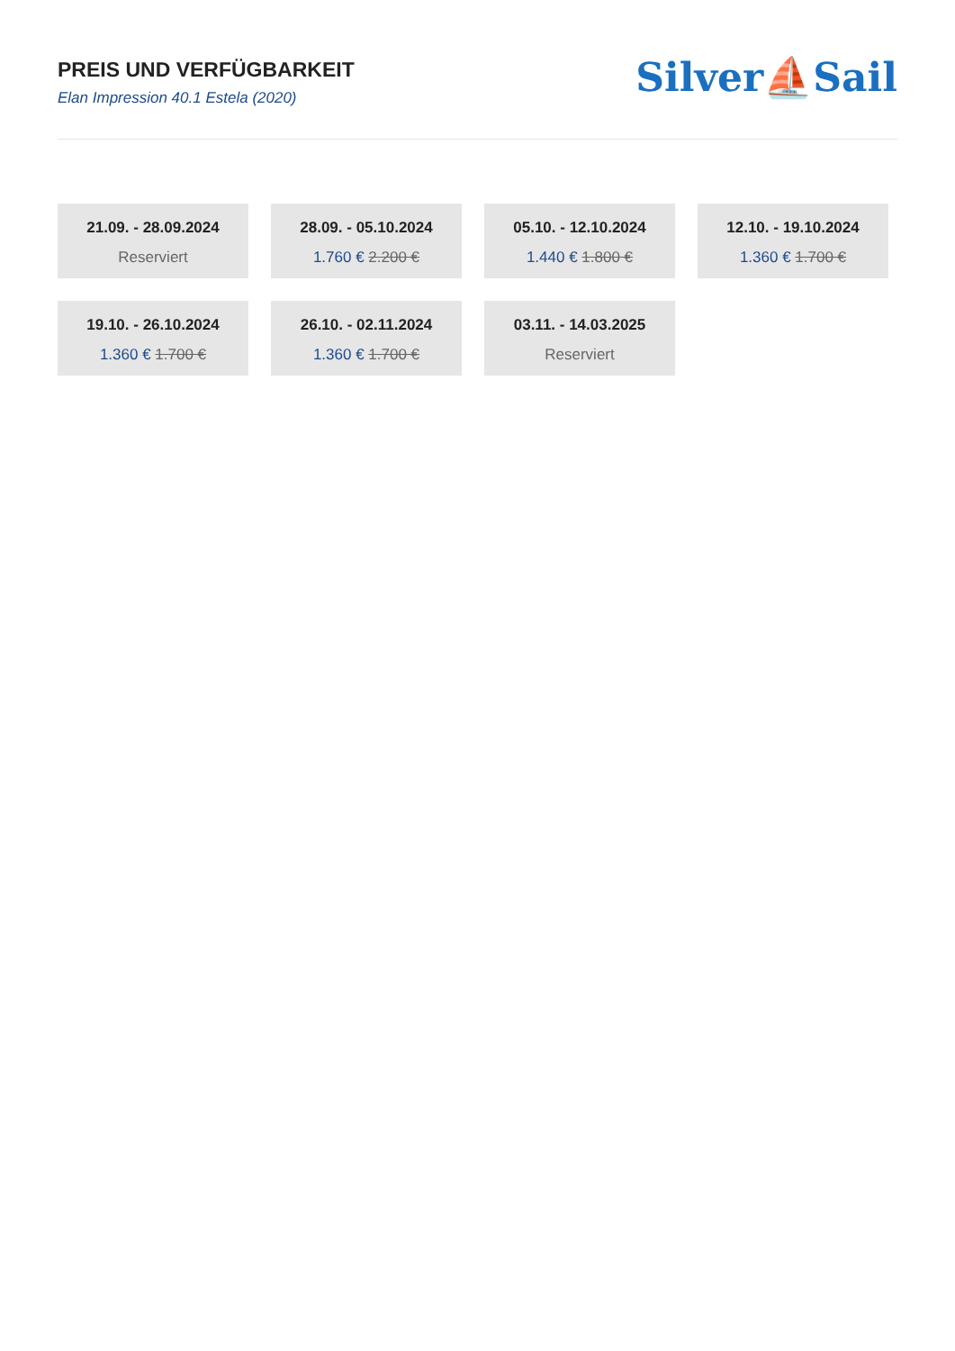PREIS UND VERFÜGBARKEIT
Elan Impression 40.1 Estela (2020)
Silver⛵Sail
21.09. - 28.09.2024
Reserviert
28.09. - 05.10.2024
1.760 € 2.200 €
05.10. - 12.10.2024
1.440 € 1.800 €
12.10. - 19.10.2024
1.360 € 1.700 €
19.10. - 26.10.2024
1.360 € 1.700 €
26.10. - 02.11.2024
1.360 € 1.700 €
03.11. - 14.03.2025
Reserviert